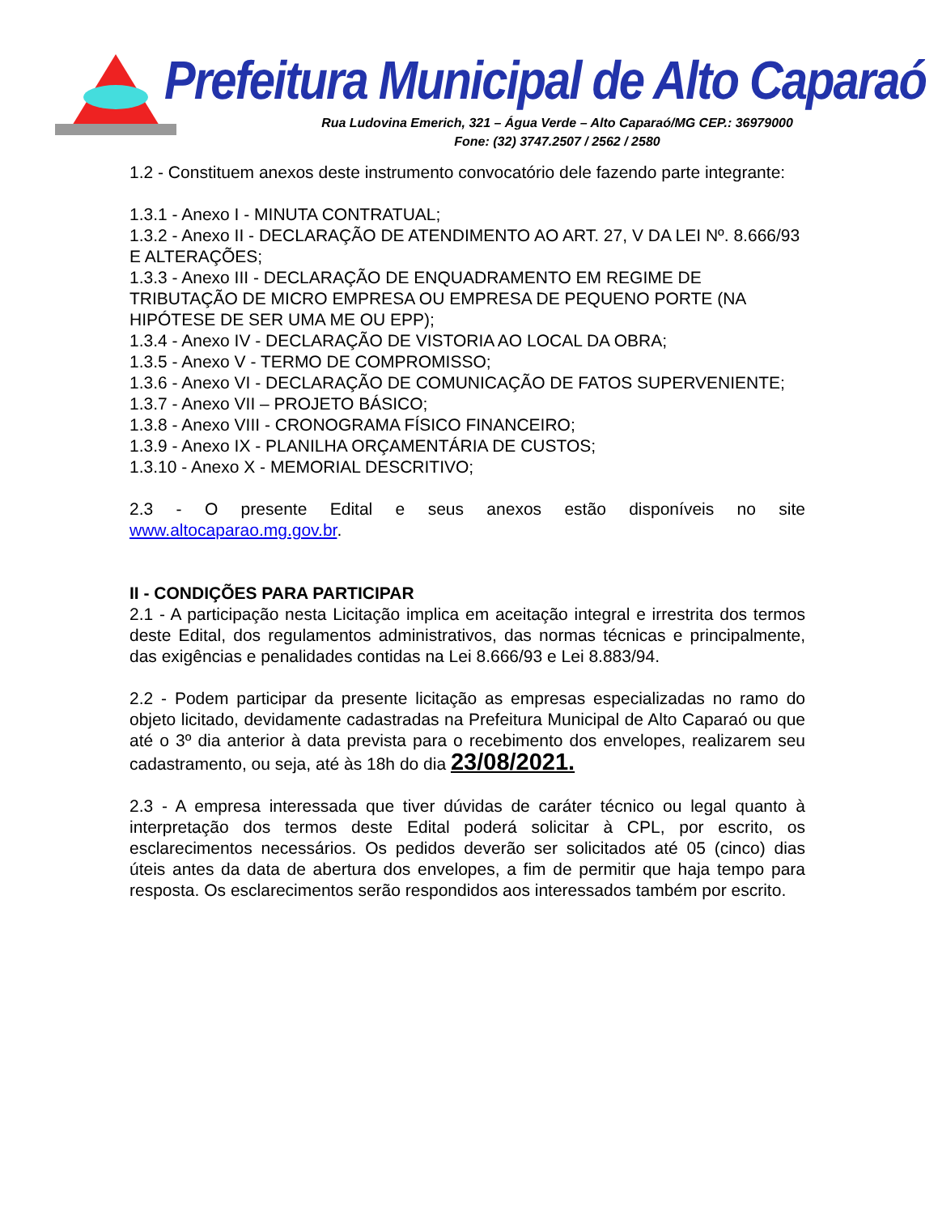Prefeitura Municipal de Alto Caparaó
Rua Ludovina Emerich, 321 – Água Verde – Alto Caparaó/MG CEP.: 36979000
Fone: (32) 3747.2507 / 2562 / 2580
1.2 - Constituem anexos deste instrumento convocatório dele fazendo parte integrante:
1.3.1 - Anexo I - MINUTA CONTRATUAL;
1.3.2 - Anexo II - DECLARAÇÃO DE ATENDIMENTO AO ART. 27, V DA LEI Nº. 8.666/93 E ALTERAÇÕES;
1.3.3 - Anexo III - DECLARAÇÃO DE ENQUADRAMENTO EM REGIME DE TRIBUTAÇÃO DE MICRO EMPRESA OU EMPRESA DE PEQUENO PORTE (NA HIPÓTESE DE SER UMA ME OU EPP);
1.3.4 - Anexo IV - DECLARAÇÃO DE VISTORIA AO LOCAL DA OBRA;
1.3.5 - Anexo V - TERMO DE COMPROMISSO;
1.3.6 - Anexo VI - DECLARAÇÃO DE COMUNICAÇÃO DE FATOS SUPERVENIENTE;
1.3.7 - Anexo VII – PROJETO BÁSICO;
1.3.8 - Anexo VIII - CRONOGRAMA FÍSICO FINANCEIRO;
1.3.9 - Anexo IX - PLANILHA ORÇAMENTÁRIA DE CUSTOS;
1.3.10 - Anexo X - MEMORIAL DESCRITIVO;
2.3 - O presente Edital e seus anexos estão disponíveis no site www.altocaparao.mg.gov.br.
II - CONDIÇÕES PARA PARTICIPAR
2.1 - A participação nesta Licitação implica em aceitação integral e irrestrita dos termos deste Edital, dos regulamentos administrativos, das normas técnicas e principalmente, das exigências e penalidades contidas na Lei 8.666/93 e Lei 8.883/94.
2.2 - Podem participar da presente licitação as empresas especializadas no ramo do objeto licitado, devidamente cadastradas na Prefeitura Municipal de Alto Caparaó ou que até o 3º dia anterior à data prevista para o recebimento dos envelopes, realizarem seu cadastramento, ou seja, até às 18h do dia 23/08/2021.
2.3 - A empresa interessada que tiver dúvidas de caráter técnico ou legal quanto à interpretação dos termos deste Edital poderá solicitar à CPL, por escrito, os esclarecimentos necessários. Os pedidos deverão ser solicitados até 05 (cinco) dias úteis antes da data de abertura dos envelopes, a fim de permitir que haja tempo para resposta. Os esclarecimentos serão respondidos aos interessados também por escrito.